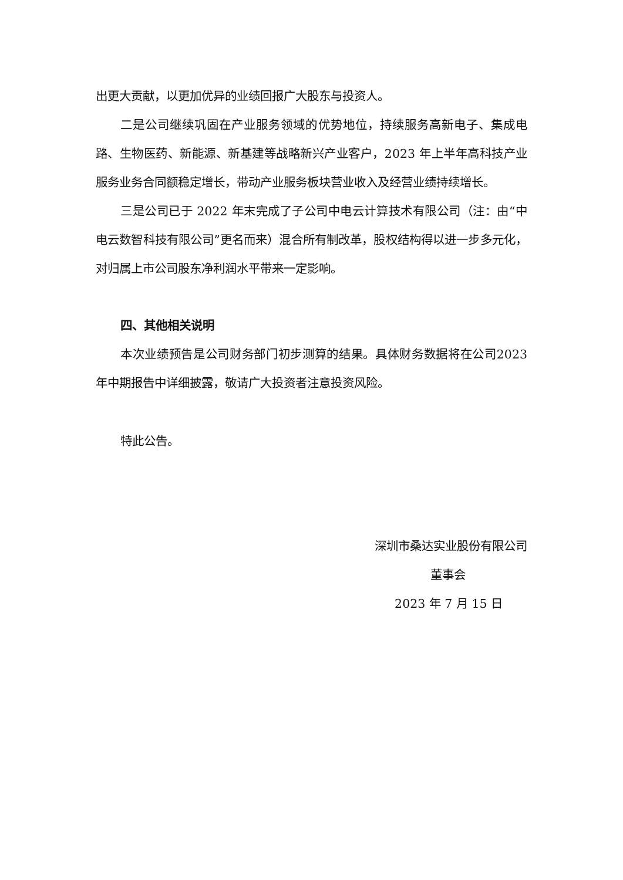出更大贡献，以更加优异的业绩回报广大股东与投资人。
二是公司继续巩固在产业服务领域的优势地位，持续服务高新电子、集成电路、生物医药、新能源、新基建等战略新兴产业客户，2023 年上半年高科技产业服务业务合同额稳定增长，带动产业服务板块营业收入及经营业绩持续增长。
三是公司已于 2022 年末完成了子公司中电云计算技术有限公司（注：由“中电云数智科技有限公司”更名而来）混合所有制改革，股权结构得以进一步多元化，对归属上市公司股东净利润水平带来一定影响。
四、其他相关说明
本次业绩预告是公司财务部门初步测算的结果。具体财务数据将在公司2023 年中期报告中详细披露，敬请广大投资者注意投资风险。
特此公告。
深圳市桑达实业股份有限公司
董事会
2023 年 7 月 15 日